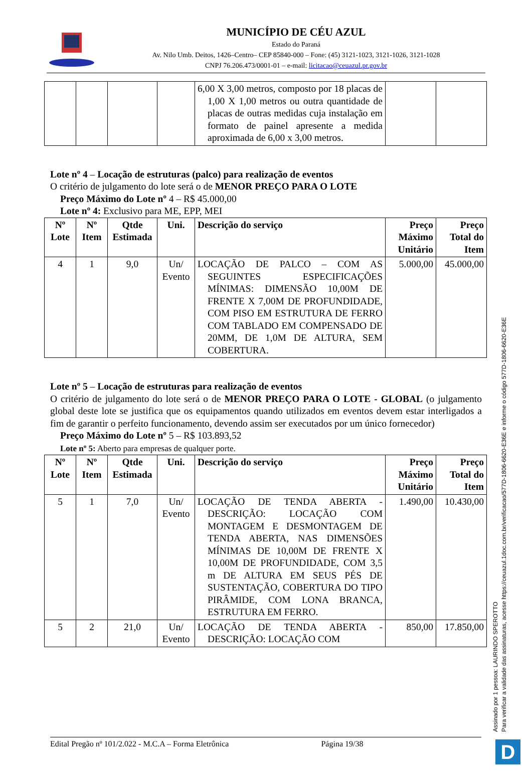MUNICÍPIO DE CÉU AZUL
Estado do Paraná
Av. Nilo Umb. Deitos, 1426–Centro– CEP 85840-000 – Fone: (45) 3121-1023, 3121-1026, 3121-1028
CNPJ 76.206.473/0001-01 – e-mail: licitacao@ceuazul.pr.gov.br
| | | | | 6,00 X 3,00 metros, composto por 18 placas de 1,00 X 1,00 metros ou outra quantidade de placas de outras medidas cuja instalação em formato de painel apresente a medida aproximada de 6,00 x 3,00 metros. | | |
Lote nº 4 – Locação de estruturas (palco) para realização de eventos
O critério de julgamento do lote será o de MENOR PREÇO PARA O LOTE
Preço Máximo do Lote nº 4 – R$ 45.000,00
Lote nº 4: Exclusivo para ME, EPP, MEI
| Nº Lote | Nº Item | Qtde Estimada | Uni. | Descrição do serviço | Preço Máximo Unitário | Preço Total do Item |
| --- | --- | --- | --- | --- | --- | --- |
| 4 | 1 | 9,0 | Un/ Evento | LOCAÇÃO DE PALCO – COM AS SEGUINTES ESPECIFICAÇÕES MÍNIMAS: DIMENSÃO 10,00M DE FRENTE X 7,00M DE PROFUNDIDADE, COM PISO EM ESTRUTURA DE FERRO COM TABLADO EM COMPENSADO DE 20MM, DE 1,0M DE ALTURA, SEM COBERTURA. | 5.000,00 | 45.000,00 |
Lote nº 5 – Locação de estruturas para realização de eventos
O critério de julgamento do lote será o de MENOR PREÇO PARA O LOTE - GLOBAL (o julgamento global deste lote se justifica que os equipamentos quando utilizados em eventos devem estar interligados a fim de garantir o perfeito funcionamento, devendo assim ser executados por um único fornecedor)
Preço Máximo do Lote nº 5 – R$ 103.893,52
Lote nº 5: Aberto para empresas de qualquer porte.
| Nº Lote | Nº Item | Qtde Estimada | Uni. | Descrição do serviço | Preço Máximo Unitário | Preço Total do Item |
| --- | --- | --- | --- | --- | --- | --- |
| 5 | 1 | 7,0 | Un/ Evento | LOCAÇÃO DE TENDA ABERTA - DESCRIÇÃO: LOCAÇÃO COM MONTAGEM E DESMONTAGEM DE TENDA ABERTA, NAS DIMENSÕES MÍNIMAS DE 10,00M DE FRENTE X 10,00M DE PROFUNDIDADE, COM 3,5 m DE ALTURA EM SEUS PÉS DE SUSTENTAÇÃO, COBERTURA DO TIPO PIRÂMIDE, COM LONA BRANCA, ESTRUTURA EM FERRO. | 1.490,00 | 10.430,00 |
| 5 | 2 | 21,0 | Un/ Evento | LOCAÇÃO DE TENDA ABERTA - DESCRIÇÃO: LOCAÇÃO COM | 850,00 | 17.850,00 |
Edital Pregão nº 101/2.022 - M.C.A – Forma Eletrônica Página 19/38
Assinado por 1 pessoa: LAURINDO SPEROTTO
Para verificar a validade das assinaturas, acesse https://ceuazul.1doc.com.br/verificacao/577D-1806-6620-E36E e informe o código 577D-1806-6620-E36E
D